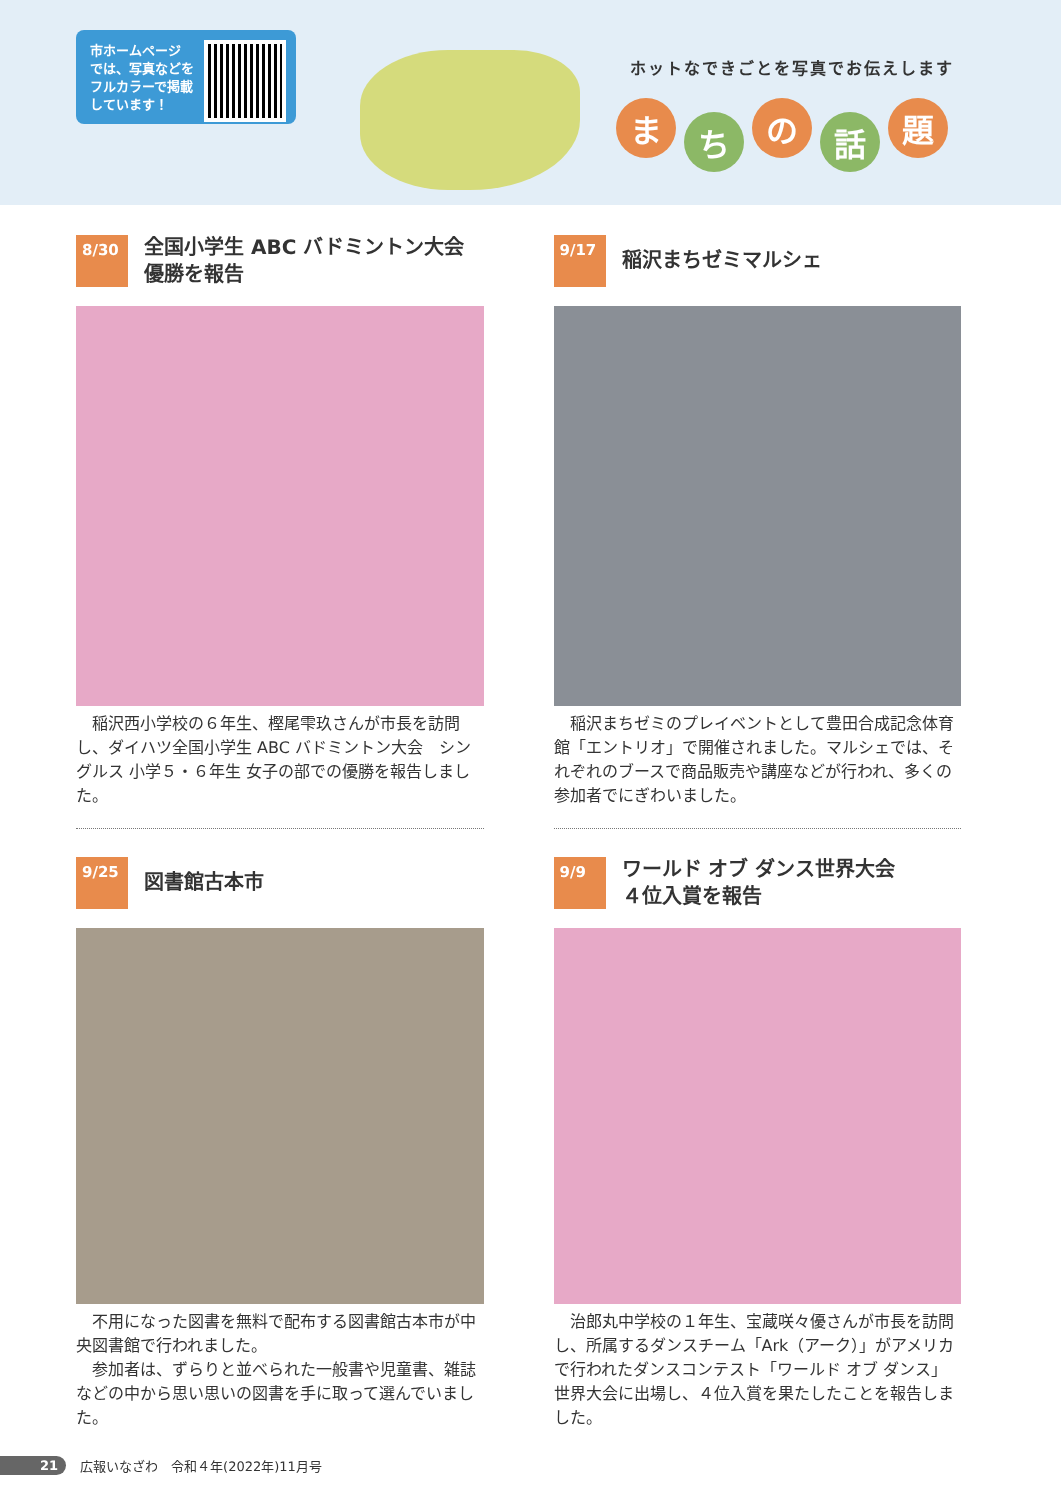市ホームページ
では、写真などを
フルカラーで掲載
しています！
ホットなできごとを写真でお伝えします
まち の 話 題
8/30
全国小学生 ABC バドミントン大会
優勝を報告
　稲沢西小学校の６年生、樫尾雫玖さんが市長を訪問し、ダイハツ全国小学生 ABC バドミントン大会　シングルス 小学５・６年生 女子の部での優勝を報告しました。
9/17
稲沢まちゼミマルシェ
　稲沢まちゼミのプレイベントとして豊田合成記念体育館「エントリオ」で開催されました。マルシェでは、それぞれのブースで商品販売や講座などが行われ、多くの参加者でにぎわいました。
9/25
図書館古本市
　不用になった図書を無料で配布する図書館古本市が中央図書館で行われました。
　参加者は、ずらりと並べられた一般書や児童書、雑誌などの中から思い思いの図書を手に取って選んでいました。
9/9
ワールド オブ ダンス世界大会
４位入賞を報告
　治郎丸中学校の１年生、宝蔵咲々優さんが市長を訪問し、所属するダンスチーム「Ark（アーク）」がアメリカで行われたダンスコンテスト「ワールド オブ ダンス」世界大会に出場し、４位入賞を果たしたことを報告しました。
21 広報いなざわ　令和４年(2022年)11月号